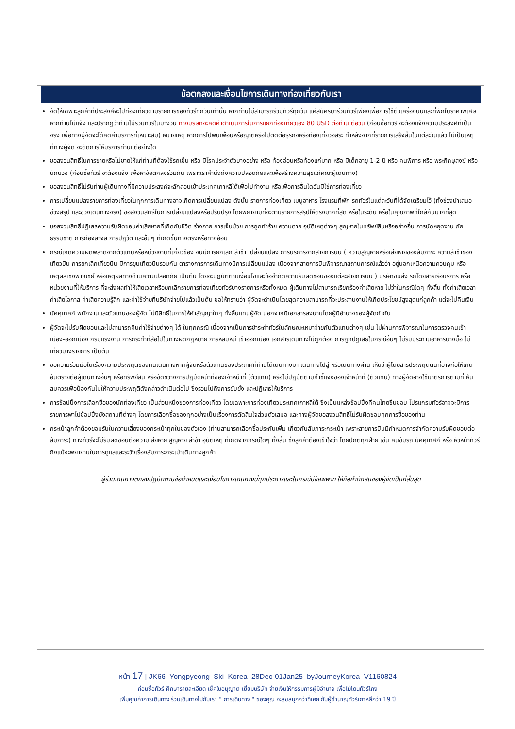ข้อตกลงและเงื่อนไขการเดินทางท่องเที่ยวกับเรา
จัดให้เฉพาะลูกค้าที่ประสงค์จะไปท่องเที่ยวตามรายการของทัวร์ทุกวันเท่านั้น หากท่านไม่สามารถร่วมทัวร์ทุกวัน แค่สมัครมาร่วมทัวร์เพียงเพื่อการใช้ตั๋วเครื่องบินและที่พักในราคาพิเศษ หากท่านไม่แจ้ง และปรากฏว่าท่านไม่รวมทัวร์ในบางวัน ทางบริษัทจะคิดค่าดำเนินการในการแยกท่องเที่ยวเอง 80 USD ต่อท่าน ต่อวัน (ก่อนซื้อทัวร์ จะต้องแจ้งความประสงค์ที่เป็นจริง เพื่อทางผู้จัดจะได้คิดค่าบริการที่เหมาะสม) หมายเหตุ หากการไปพบเพื่อนหรือญาติหรือไปติดต่อธุรกิจหรือท่องเที่ยวอิสระ ทำหลังจากที่รายการเสร็จสิ้นในแต่ละวันแล้ว ไม่เป็นเหตุที่ทางผู้จัด จะตัดการให้บริการท่านแต่อย่างใด
ขอสงวนสิทธิ์ในการขายหรือไม่ขายให้แก่ท่านที่ต้องใช้รถเข็น หรือ มีโรคประจำตัวบางอย่าง หรือ ท้องอ่อนหรือท้องแก่มาก หรือ มีเด็กอายุ 1-2 ปี หรือ คนพิการ หรือ พระภิกษุสงฆ์ หรือ นักบวช (ก่อนซื้อทัวร์ จะต้องแจ้ง เพื่อหาข้อตกลงร่วมกัน เพราะเราคำนึงถึงความปลอดภัยและเพื่อสร้างความสุขแก่คณะผู้เดินทาง)
ขอสงวนสิทธิ์ไม่รับท่านผู้เดินทางที่มีความประสงค์จะลักลอบเข้าประเทศเกาหลีใต้เพื่อไปทำงาน หรือเพื่อการอื่นใดอันมิใช่การท่องเที่ยว
การเปลี่ยนแปลงรายการท่องเที่ยวในทุกการเดินทางอาจเกิดการเปลี่ยนแปลง ดังนั้น รายการท่องเที่ยว เมนูอาหาร โรงแรมที่พัก รถทัวร์ในแต่ละวันที่ได้จัดเตรียมไว้ (ทั้งช่วงนำเสนอ ช่วงสรุป และช่วงเดินทางจริง) ขอสงวนสิทธิ์ในการเปลี่ยนแปลงหรือปรับปรุง โดยพยายามที่จะตามรายการสรุปให้ตรงมากที่สุด หรือในระดับ หรือในคุณภาพที่ใกล้กันมากที่สุด
ขอสงวนสิทธิ์ปฏิเสธความรับผิดชอบค่าเสียหายที่เกิดกับชีวิต ร่างกาย การเจ็บป่วย การถูกทำร้าย ความตาย อุบัติเหตุต่างๆ สูญหายในทรัพย์สินหรืออย่างอื่น การนัดหยุดงาน ภัยธรรมชาติ การก่อจลาจล การปฏิวัติ และอื่นๆ ที่เกิดขึ้นทางตรงหรือทางอ้อม
กรณีเกิดความผิดพลาดจากตัวแทนหรือหน่วยงานที่เกี่ยวข้อง จนมีการยกเลิก ล่าช้า เปลี่ยนแปลง การบริการจากสายการบิน ( ความสูญหายหรือเสียหายของสัมภาระ ความล่าช้าของเที่ยวบิน การยกเลิกเที่ยวบิน มีการยุบเที่ยวบินรวมกัน ตารางการการเดินทางมีการเปลี่ยนแปลง เนื่องจากสายการบินพิจารณาสถานการณ์แล้วว่า อยู่นอกเหนือความควบคุม หรือเหตุผลเชิงพาณิชย์ หรือเหตุผลทางด้านความปลอดภัย เป็นต้น โดยจะปฏิบัติตามเงื่อนไขและข้อจำกัดความรับผิดชอบของแต่ละสายการบิน ) บริษัทขนส่ง รถโดยสารเรือบริการ หรือ หน่วยงานที่ให้บริการ ที่จะส่งผลทำให้เสียเวลาหรือยกเลิกรายการท่องเที่ยวทัวร์บางรายการหรือทั้งหมด ผู้เดินทางไม่สามารถเรียกร้องค่าเสียหาย ไม่ว่าในกรณีใดๆ ทั้งสิ้น ทั้งค่าเสียเวลา ค่าเสียโอกาส ค่าเสียความรู้สึก และค่าใช้จ่ายที่บริษัทจ่ายไปแล้วเป็นต้น ขอให้ทราบว่า ผู้จัดจะดำเนินโดยสุดความสามารถที่จะประสานงานให้เกิดประโยชน์สูงสุดแก่ลูกค้า แต่จะไม่คืนเงิน
มัคคุเทศก์ พนักงานและตัวแทนของผู้จัด ไม่มีสิทธิ์ในการให้คำสัญญาใดๆ ทั้งสิ้นแทนผู้จัด นอกจากมีเอกสารลงนามโดยผู้มีอำนาจของผู้จัดกำกับ
ผู้จัดจะไม่รับผิดชอบและไม่สามารถคืนค่าใช้จ่ายต่างๆ ได้ ในทุกกรณี เนื่องจากเป็นการชำระค่าทัวร์ในลักษณะเหมาจ่ายกับตัวแทนต่างๆ เช่น ไม่ผ่านการพิจารณาในการตรวจคนเข้าเมือง-ออกเมือง กรมแรงงาน การกระทำที่ส่อไปในทางผิดกฎหมาย การหลบหนี เข้าออกเมือง เอกสารเดินทางไม่ถูกต้อง การถูกปฏิเสธในกรณีอื่นๆ ไม่รับประทานอาหารบางมื้อ ไม่เที่ยวบางรายการ เป็นต้น
ขอความร่วมมือในเรื่องความประพฤติของคนเดินทางหากผู้จัดหรือตัวแทนของประเทศที่ท่านได้เดินทางมา เดินทางไปสู่ หรือเดินทางผ่าน เห็นว่าผู้โดยสารประพฤติตนที่อาจก่อให้เกิดอันตรายต่อผู้เดินทางอื่นๆ หรือทรัพย์สิน หรือขัดขวางการปฏิบัติหน้าที่ของเจ้าหน้าที่ (ตัวแทน) หรือไม่ปฏิบัติตามคำชี้แจงของเจ้าหน้าที่ (ตัวแทน) ทางผู้จัดอาจใช้มาตรการตามที่เห็นสมควรเพื่อป้องกันไม่ให้ความประพฤติดังกล่าวดำเนินต่อไป ซึ่งรวมไปถึงการยับยั้ง และปฏิเสธให้บริการ
การช้อปปิ้งการเลือกซื้อของนักท่องเที่ยว เป็นส่วนหนึ่งของการท่องเที่ยว โดยเฉพาะการท่องเที่ยวประเทศเกาหลีใต้ ซึ่งเป็นแหล่งช้อปปิ้งที่คนไทยชื่นชอบ โปรแกรมทัวร์อาจจะมีการรายการพาไปช้อปปิ้งยังสถานที่ต่างๆ โดยการเลือกซื้อของทุกอย่างเป็นเรื่องการตัดสินใจส่วนตัวเสมอ และทางผู้จัดขอสงวนสิทธิ์ไม่รับผิดชอบทุกการซื้อของท่าน
กระเป๋าลูกค้าต้องยอมรับในความเสี่ยงของกระเป๋าทุกใบของตัวเอง (ท่านสามารถเลือกซื้อประกันเพิ่ม เกี่ยวกับสัมภาระกระเป๋า เพราะสายการบินมีกำหนดการจำกัดความรับผิดชอบต่อสัมภาระ) ทางทัวร์จะไม่รับผิดชอบต่อความเสียหาย สูญหาย ล่าช้า อุบัติเหตุ ที่เกิดจากกรณีใดๆ ทั้งสิ้น ซึ่งลูกค้าต้องเข้าใจว่า โดยปกติทุกฝ่าย เช่น คนขับรถ มัคคุเทศก์ หรือ หัวหน้าทัวร์ ถึงแม้จะพยายามในการดูแลและระวังเรื่องสัมภาระกระเป๋าเดินทางลูกค้า
ผู้ร่วมเดินทางตกลงปฏิบัติตามข้อกำหนดและเงื่อนไขการเดินทางนี้ทุกประการและในกรณีมีข้อพิพาท ให้ถือคำตัดสินของผู้จัดเป็นที่สิ้นสุด
หน้า 17 | JK66_Yongpyeong_Ski_Korea_28Dec-01Jan25_byJourneyKorea_V1160824
ก่อนซื้อทัวร์ ศึกษารายละเอียด เช็คใบอนุญาต เยี่ยมบริษัท จ่ายเงินให้กรรมการผู้มีอำนาจ เพื่อไม่โดนทัวร์โกง
เพิ่มคุณค่าการเดินทาง ร่วมเดินทางไปกับเรา " การเดินทาง " ของคุณ จะสุขสนุกกว่าที่เคย กับผู้ชำนาญทัวร์เกาหลีกว่า 19 ปี